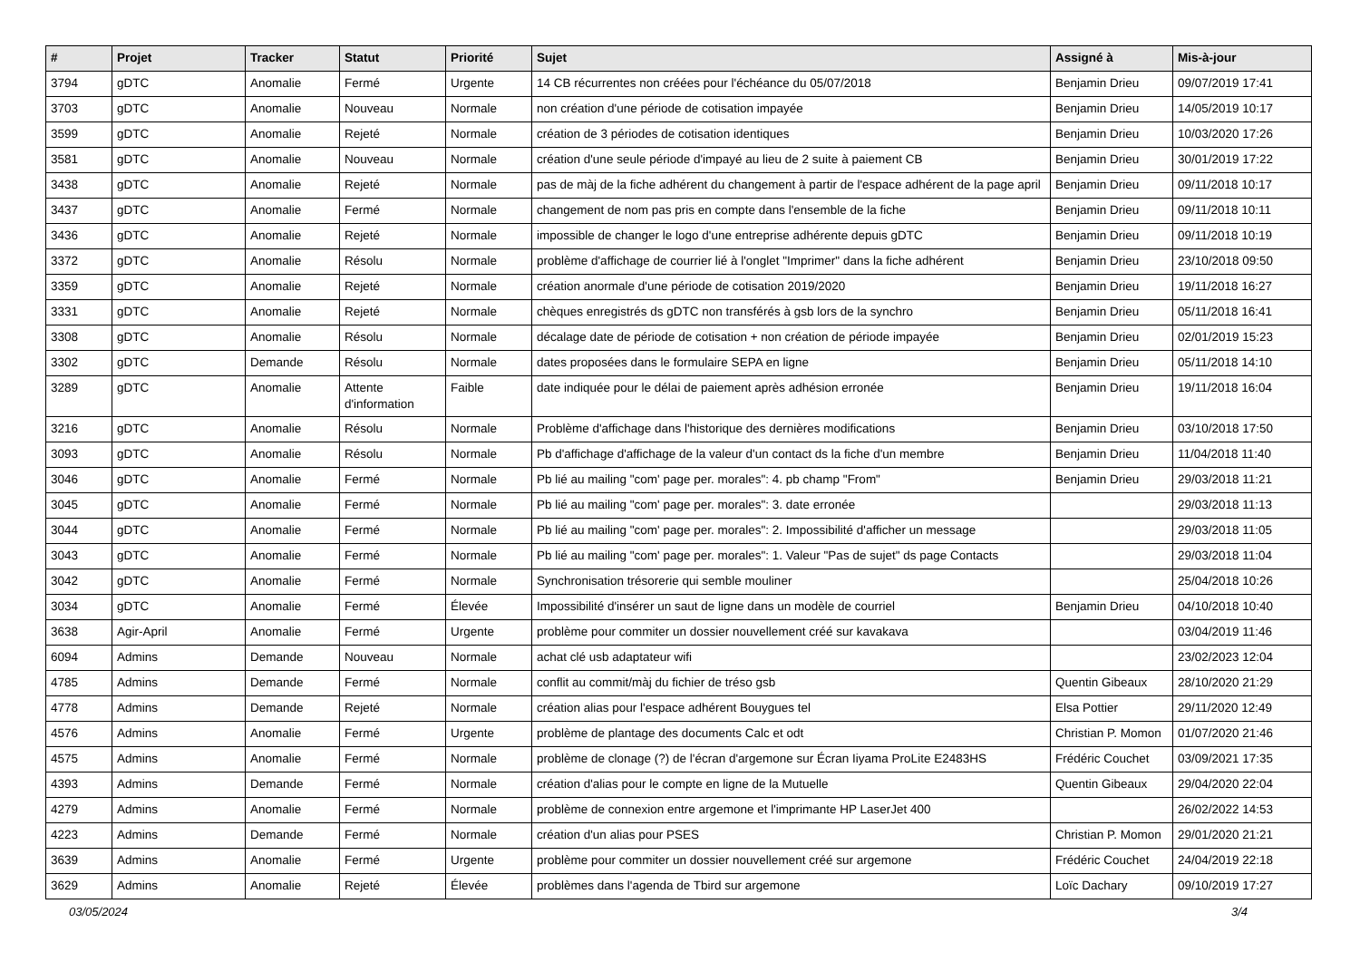| # | Projet | Tracker | Statut | Priorité | Sujet | Assigné à | Mis-à-jour |
| --- | --- | --- | --- | --- | --- | --- | --- |
| 3794 | gDTC | Anomalie | Fermé | Urgente | 14 CB récurrentes non créées pour l'échéance du 05/07/2018 | Benjamin Drieu | 09/07/2019 17:41 |
| 3703 | gDTC | Anomalie | Nouveau | Normale | non création d'une période de cotisation impayée | Benjamin Drieu | 14/05/2019 10:17 |
| 3599 | gDTC | Anomalie | Rejeté | Normale | création de 3 périodes de cotisation identiques | Benjamin Drieu | 10/03/2020 17:26 |
| 3581 | gDTC | Anomalie | Nouveau | Normale | création d'une seule période d'impayé au lieu de 2 suite à paiement CB | Benjamin Drieu | 30/01/2019 17:22 |
| 3438 | gDTC | Anomalie | Rejeté | Normale | pas de màj de la fiche adhérent du changement à partir de l'espace adhérent de la page april | Benjamin Drieu | 09/11/2018 10:17 |
| 3437 | gDTC | Anomalie | Fermé | Normale | changement de nom pas pris en compte dans l'ensemble de la fiche | Benjamin Drieu | 09/11/2018 10:11 |
| 3436 | gDTC | Anomalie | Rejeté | Normale | impossible de changer le logo d'une entreprise adhérente depuis gDTC | Benjamin Drieu | 09/11/2018 10:19 |
| 3372 | gDTC | Anomalie | Résolu | Normale | problème d'affichage de courrier lié à l'onglet "Imprimer" dans la fiche adhérent | Benjamin Drieu | 23/10/2018 09:50 |
| 3359 | gDTC | Anomalie | Rejeté | Normale | création anormale d'une période de cotisation 2019/2020 | Benjamin Drieu | 19/11/2018 16:27 |
| 3331 | gDTC | Anomalie | Rejeté | Normale | chèques enregistrés ds gDTC non transférés à gsb lors de la synchro | Benjamin Drieu | 05/11/2018 16:41 |
| 3308 | gDTC | Anomalie | Résolu | Normale | décalage date de période de cotisation + non création de période impayée | Benjamin Drieu | 02/01/2019 15:23 |
| 3302 | gDTC | Demande | Résolu | Normale | dates proposées dans le formulaire SEPA en ligne | Benjamin Drieu | 05/11/2018 14:10 |
| 3289 | gDTC | Anomalie | Attente d'information | Faible | date indiquée pour le délai de paiement après adhésion erronée | Benjamin Drieu | 19/11/2018 16:04 |
| 3216 | gDTC | Anomalie | Résolu | Normale | Problème d'affichage dans l'historique des dernières modifications | Benjamin Drieu | 03/10/2018 17:50 |
| 3093 | gDTC | Anomalie | Résolu | Normale | Pb d'affichage d'affichage de la valeur d'un contact ds la fiche d'un membre | Benjamin Drieu | 11/04/2018 11:40 |
| 3046 | gDTC | Anomalie | Fermé | Normale | Pb lié au mailing "com' page per. morales": 4. pb champ "From" | Benjamin Drieu | 29/03/2018 11:21 |
| 3045 | gDTC | Anomalie | Fermé | Normale | Pb lié au mailing "com' page per. morales": 3. date erronée | | 29/03/2018 11:13 |
| 3044 | gDTC | Anomalie | Fermé | Normale | Pb lié au mailing "com' page per. morales": 2. Impossibilité d'afficher un message | | 29/03/2018 11:05 |
| 3043 | gDTC | Anomalie | Fermé | Normale | Pb lié au mailing "com' page per. morales": 1. Valeur "Pas de sujet" ds page Contacts | | 29/03/2018 11:04 |
| 3042 | gDTC | Anomalie | Fermé | Normale | Synchronisation trésorerie qui semble mouliner | | 25/04/2018 10:26 |
| 3034 | gDTC | Anomalie | Fermé | Élevée | Impossibilité d'insérer un saut de ligne dans un modèle de courriel | Benjamin Drieu | 04/10/2018 10:40 |
| 3638 | Agir-April | Anomalie | Fermé | Urgente | problème pour commiter un dossier nouvellement créé sur kavakava | | 03/04/2019 11:46 |
| 6094 | Admins | Demande | Nouveau | Normale | achat clé usb adaptateur wifi | | 23/02/2023 12:04 |
| 4785 | Admins | Demande | Fermé | Normale | conflit au commit/màj du fichier de tréso gsb | Quentin Gibeaux | 28/10/2020 21:29 |
| 4778 | Admins | Demande | Rejeté | Normale | création alias pour l'espace adhérent Bouygues tel | Elsa Pottier | 29/11/2020 12:49 |
| 4576 | Admins | Anomalie | Fermé | Urgente | problème de plantage des documents Calc et odt | Christian P. Momon | 01/07/2020 21:46 |
| 4575 | Admins | Anomalie | Fermé | Normale | problème de clonage (?) de l'écran d'argemone sur Écran Iiyama ProLite E2483HS | Frédéric Couchet | 03/09/2021 17:35 |
| 4393 | Admins | Demande | Fermé | Normale | création d'alias pour le compte en ligne de la Mutuelle | Quentin Gibeaux | 29/04/2020 22:04 |
| 4279 | Admins | Anomalie | Fermé | Normale | problème de connexion entre argemone et l'imprimante HP LaserJet 400 | | 26/02/2022 14:53 |
| 4223 | Admins | Demande | Fermé | Normale | création d'un alias pour PSES | Christian P. Momon | 29/01/2020 21:21 |
| 3639 | Admins | Anomalie | Fermé | Urgente | problème pour commiter un dossier nouvellement créé sur argemone | Frédéric Couchet | 24/04/2019 22:18 |
| 3629 | Admins | Anomalie | Rejeté | Élevée | problèmes dans l'agenda de Tbird sur argemone | Loïc Dachary | 09/10/2019 17:27 |
03/05/2024 3/4